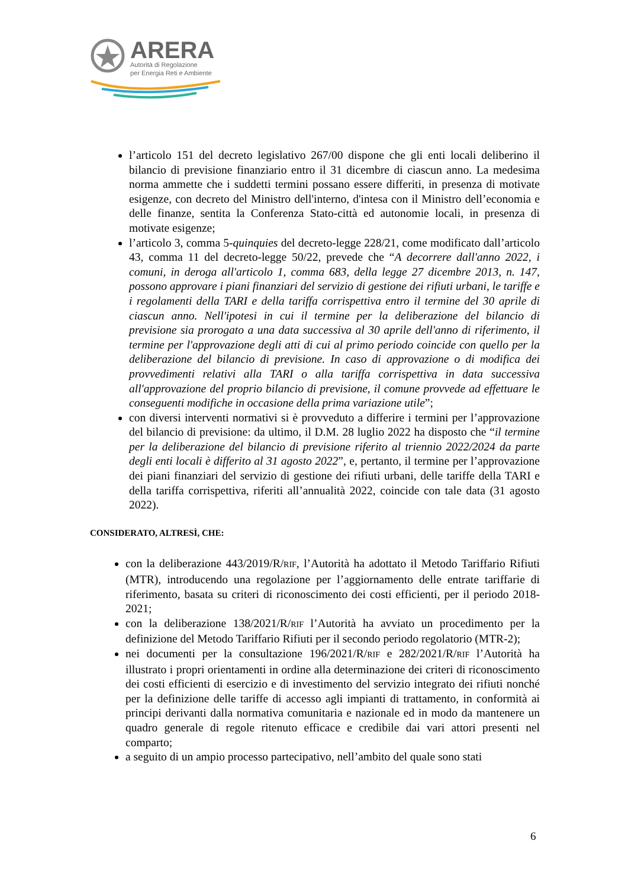ARERA
Autorità di Regolazione
per Energia Reti e Ambiente
l’articolo 151 del decreto legislativo 267/00 dispone che gli enti locali deliberino il bilancio di previsione finanziario entro il 31 dicembre di ciascun anno. La medesima norma ammette che i suddetti termini possano essere differiti, in presenza di motivate esigenze, con decreto del Ministro dell'interno, d'intesa con il Ministro dell’economia e delle finanze, sentita la Conferenza Stato-città ed autonomie locali, in presenza di motivate esigenze;
l’articolo 3, comma 5-quinquies del decreto-legge 228/21, come modificato dall’articolo 43, comma 11 del decreto-legge 50/22, prevede che “A decorrere dall'anno 2022, i comuni, in deroga all'articolo 1, comma 683, della legge 27 dicembre 2013, n. 147, possono approvare i piani finanziari del servizio di gestione dei rifiuti urbani, le tariffe e i regolamenti della TARI e della tariffa corrispettiva entro il termine del 30 aprile di ciascun anno. Nell'ipotesi in cui il termine per la deliberazione del bilancio di previsione sia prorogato a una data successiva al 30 aprile dell'anno di riferimento, il termine per l'approvazione degli atti di cui al primo periodo coincide con quello per la deliberazione del bilancio di previsione. In caso di approvazione o di modifica dei provvedimenti relativi alla TARI o alla tariffa corrispettiva in data successiva all'approvazione del proprio bilancio di previsione, il comune provvede ad effettuare le conseguenti modifiche in occasione della prima variazione utile”;
con diversi interventi normativi si è provveduto a differire i termini per l’approvazione del bilancio di previsione: da ultimo, il D.M. 28 luglio 2022 ha disposto che “il termine per la deliberazione del bilancio di previsione riferito al triennio 2022/2024 da parte degli enti locali è differito al 31 agosto 2022”, e, pertanto, il termine per l’approvazione dei piani finanziari del servizio di gestione dei rifiuti urbani, delle tariffe della TARI e della tariffa corrispettiva, riferiti all’annualità 2022, coincide con tale data (31 agosto 2022).
CONSIDERATO, ALTRESÌ, CHE:
con la deliberazione 443/2019/R/RIF, l’Autorità ha adottato il Metodo Tariffario Rifiuti (MTR), introducendo una regolazione per l’aggiornamento delle entrate tariffarie di riferimento, basata su criteri di riconoscimento dei costi efficienti, per il periodo 2018-2021;
con la deliberazione 138/2021/R/RIF l’Autorità ha avviato un procedimento per la definizione del Metodo Tariffario Rifiuti per il secondo periodo regolatorio (MTR-2);
nei documenti per la consultazione 196/2021/R/RIF e 282/2021/R/RIF l’Autorità ha illustrato i propri orientamenti in ordine alla determinazione dei criteri di riconoscimento dei costi efficienti di esercizio e di investimento del servizio integrato dei rifiuti nonché per la definizione delle tariffe di accesso agli impianti di trattamento, in conformità ai principi derivanti dalla normativa comunitaria e nazionale ed in modo da mantenere un quadro generale di regole ritenuto efficace e credibile dai vari attori presenti nel comparto;
a seguito di un ampio processo partecipativo, nell’ambito del quale sono stati
6